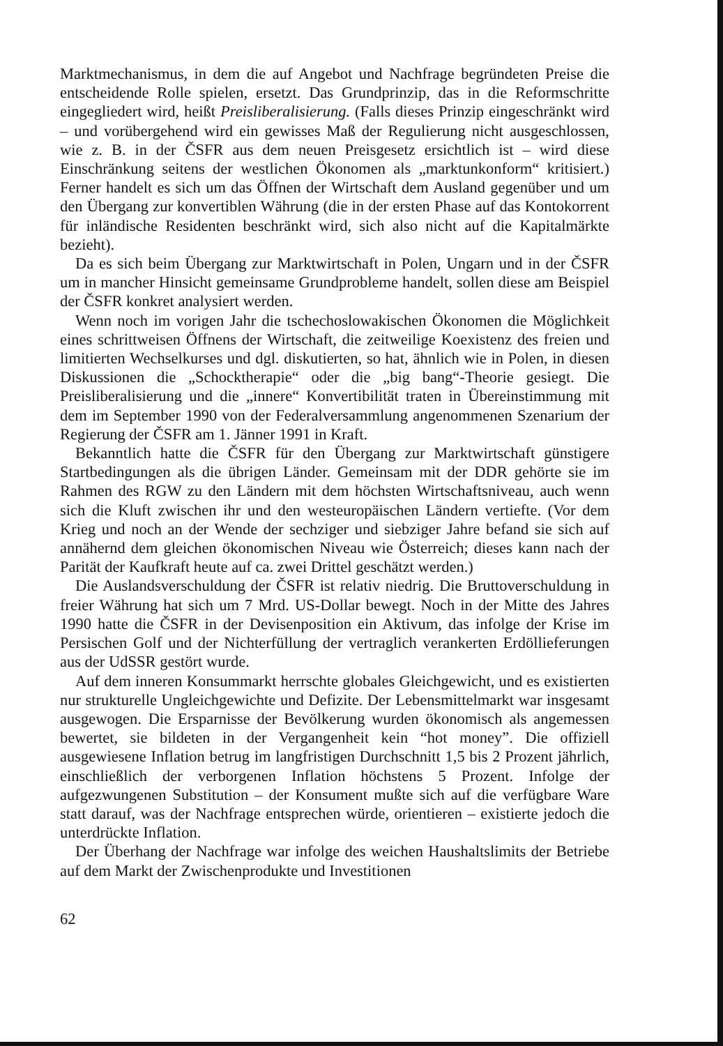Marktmechanismus, in dem die auf Angebot und Nachfrage begründeten Preise die entscheidende Rolle spielen, ersetzt. Das Grundprinzip, das in die Reformschritte eingegliedert wird, heißt Preisliberalisierung. (Falls dieses Prinzip eingeschränkt wird – und vorübergehend wird ein gewisses Maß der Regulierung nicht ausgeschlossen, wie z. B. in der ČSFR aus dem neuen Preisgesetz ersichtlich ist – wird diese Einschränkung seitens der westlichen Ökonomen als „marktunkonform“ kritisiert.) Ferner handelt es sich um das Öffnen der Wirtschaft dem Ausland gegenüber und um den Übergang zur konvertiblen Währung (die in der ersten Phase auf das Kontokorrent für inländische Residenten beschränkt wird, sich also nicht auf die Kapitalmärkte bezieht).
Da es sich beim Übergang zur Marktwirtschaft in Polen, Ungarn und in der ČSFR um in mancher Hinsicht gemeinsame Grundprobleme handelt, sollen diese am Beispiel der ČSFR konkret analysiert werden.
Wenn noch im vorigen Jahr die tschechoslowakischen Ökonomen die Möglichkeit eines schrittweisen Öffnens der Wirtschaft, die zeitweilige Koexistenz des freien und limitierten Wechselkurses und dgl. diskutierten, so hat, ähnlich wie in Polen, in diesen Diskussionen die „Schocktherapie“ oder die „big bang“-Theorie gesiegt. Die Preisliberalisierung und die „innere“ Konvertibilität traten in Übereinstimmung mit dem im September 1990 von der Federalversammlung angenommenen Szenarium der Regierung der ČSFR am 1. Jänner 1991 in Kraft.
Bekanntlich hatte die ČSFR für den Übergang zur Marktwirtschaft günstigere Startbedingungen als die übrigen Länder. Gemeinsam mit der DDR gehörte sie im Rahmen des RGW zu den Ländern mit dem höchsten Wirtschaftsniveau, auch wenn sich die Kluft zwischen ihr und den westeuropäischen Ländern vertiefte. (Vor dem Krieg und noch an der Wende der sechziger und siebziger Jahre befand sie sich auf annähernd dem gleichen ökonomischen Niveau wie Österreich; dieses kann nach der Parität der Kaufkraft heute auf ca. zwei Drittel geschätzt werden.)
Die Auslandsverschuldung der ČSFR ist relativ niedrig. Die Bruttoverschuldung in freier Währung hat sich um 7 Mrd. US-Dollar bewegt. Noch in der Mitte des Jahres 1990 hatte die ČSFR in der Devisenposition ein Aktivum, das infolge der Krise im Persischen Golf und der Nichterfüllung der vertraglich verankerten Erdöllieferungen aus der UdSSR gestört wurde.
Auf dem inneren Konsummarkt herrschte globales Gleichgewicht, und es existierten nur strukturelle Ungleichgewichte und Defizite. Der Lebensmittelmarkt war insgesamt ausgewogen. Die Ersparnisse der Bevölkerung wurden ökonomisch als angemessen bewertet, sie bildeten in der Vergangenheit kein “hot money”. Die offiziell ausgewiesene Inflation betrug im langfristigen Durchschnitt 1,5 bis 2 Prozent jährlich, einschließlich der verborgenen Inflation höchstens 5 Prozent. Infolge der aufgezwungenen Substitution – der Konsument mußte sich auf die verfügbare Ware statt darauf, was der Nachfrage entsprechen würde, orientieren – existierte jedoch die unterdrückte Inflation.
Der Überhang der Nachfrage war infolge des weichen Haushaltslimits der Betriebe auf dem Markt der Zwischenprodukte und Investitionen
62